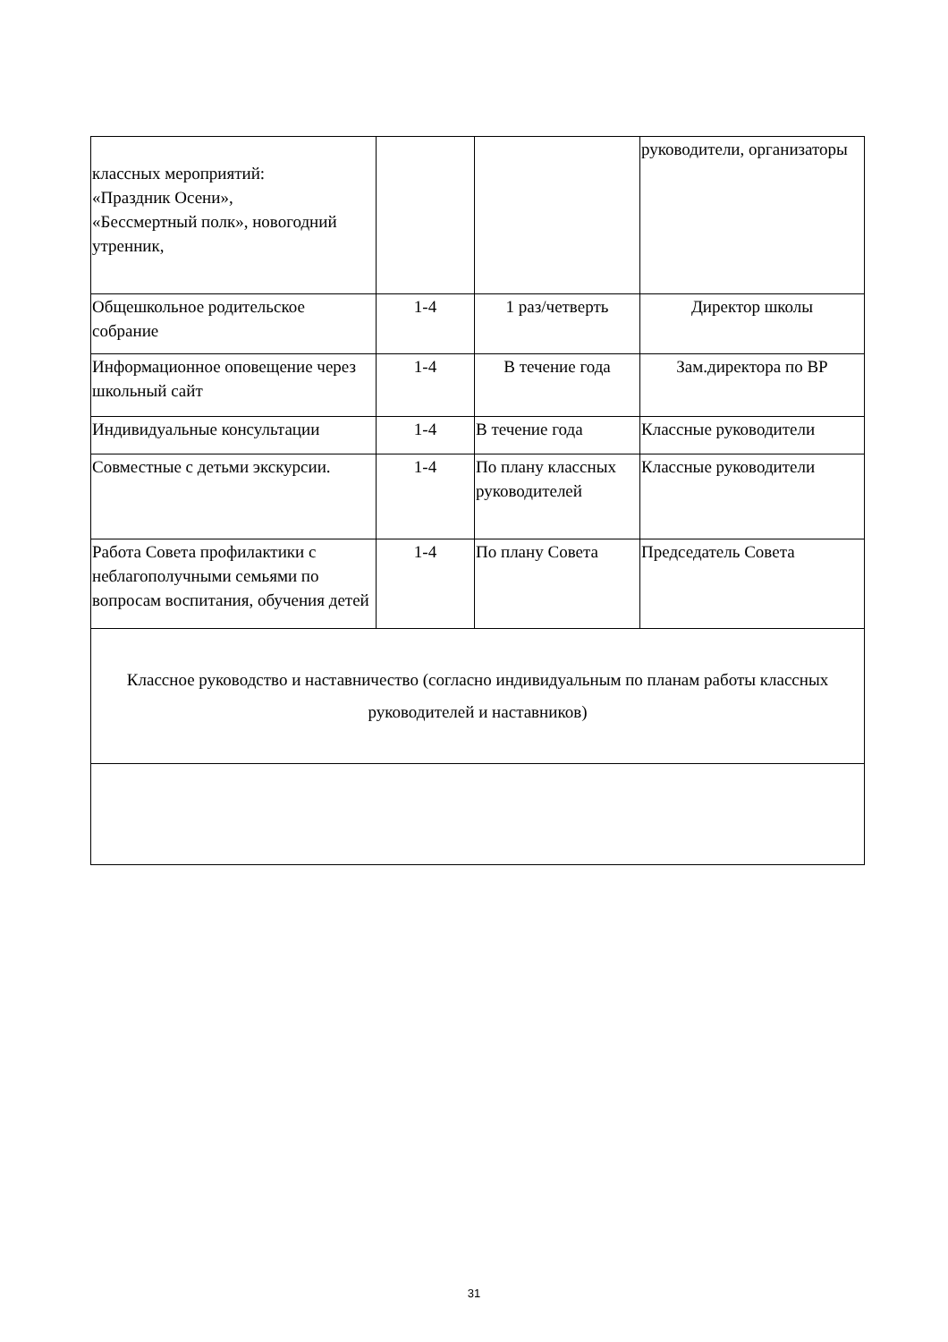| классных мероприятий: «Праздник Осени», «Бессмертный полк», новогодний утренник, | | | руководители, организаторы |
| Общешкольное родительское собрание | 1-4 | 1 раз/четверть | Директор школы |
| Информационное оповещение через школьный сайт | 1-4 | В течение года | Зам.директора по ВР |
| Индивидуальные консультации | 1-4 | В течение года | Классные руководители |
| Совместные с детьми экскурсии. | 1-4 | По плану классных руководителей | Классные руководители |
| Работа Совета профилактики с неблагополучными семьями по вопросам воспитания, обучения детей | 1-4 | По плану Совета | Председатель Совета |
| Классное руководство и наставничество (согласно индивидуальным по планам работы классных руководителей и наставников) | | | |
31